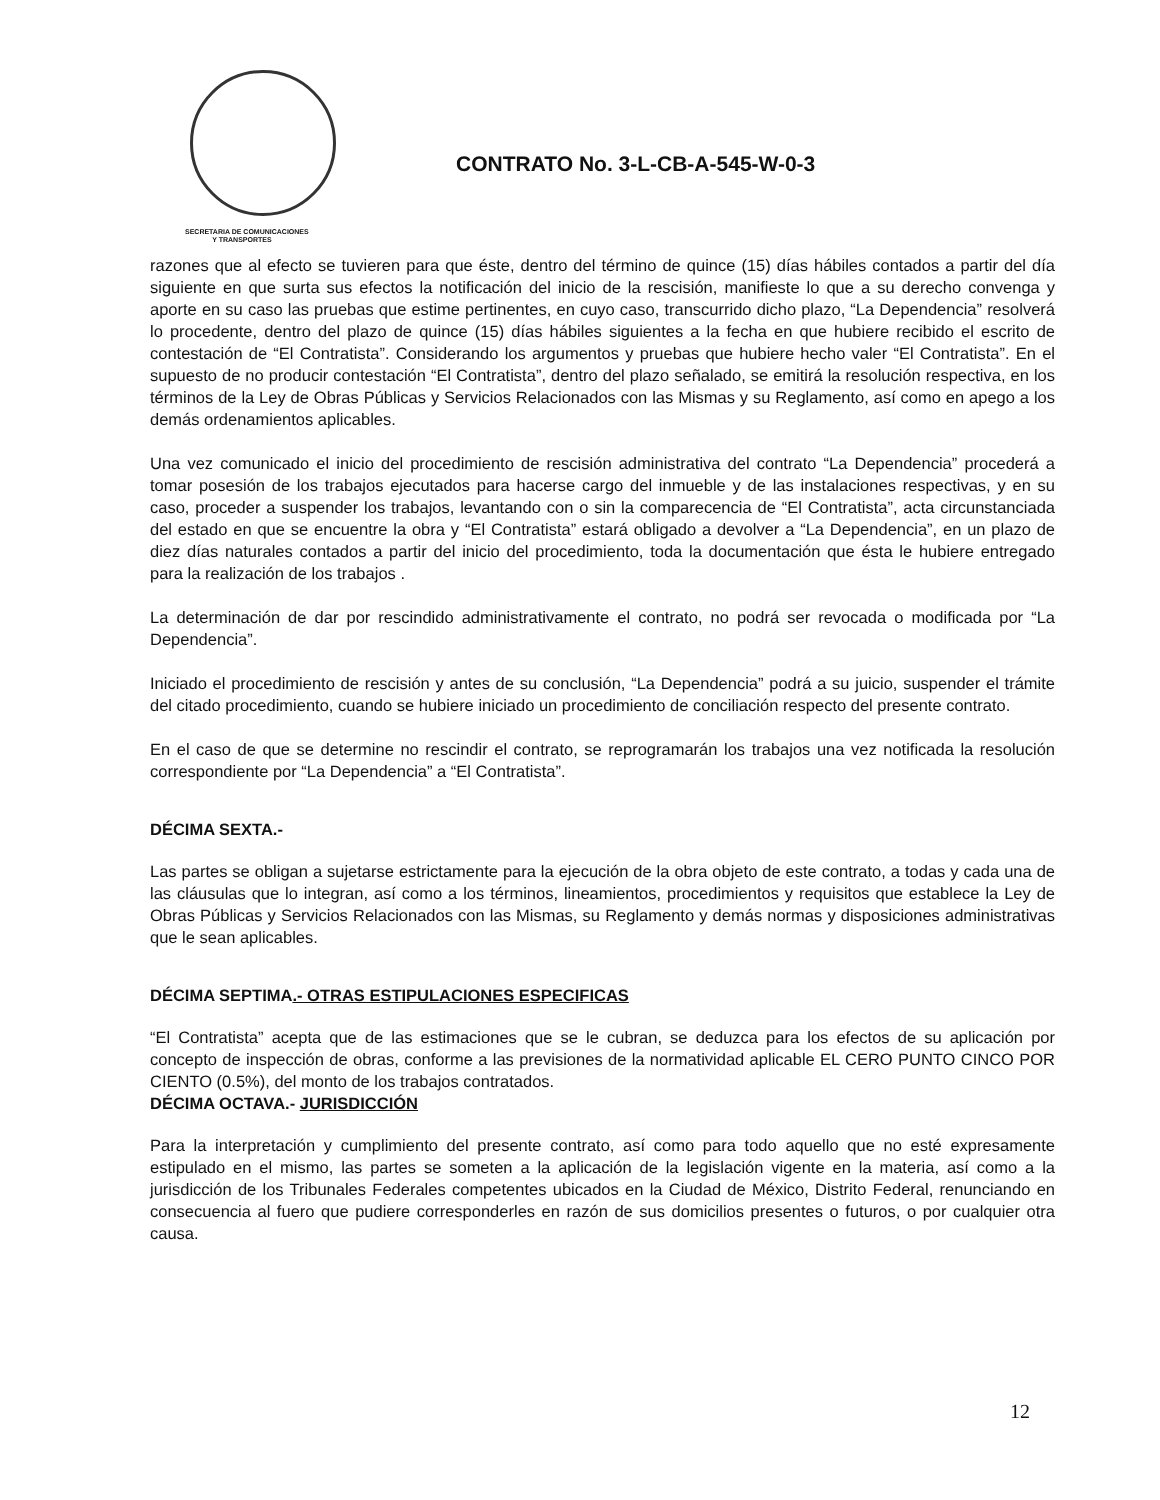CONTRATO No. 3-L-CB-A-545-W-0-3
SECRETARIA DE COMUNICACIONES
Y TRANSPORTES
razones que al efecto se tuvieren para que éste, dentro del término de quince (15) días hábiles contados a partir del día siguiente en que surta sus efectos la notificación del inicio de la rescisión, manifieste lo que a su derecho convenga y aporte en su caso las pruebas que estime pertinentes, en cuyo caso, transcurrido dicho plazo, “La Dependencia” resolverá lo procedente, dentro del plazo de quince (15) días hábiles siguientes a la fecha en que hubiere recibido el escrito de contestación de “El Contratista”. Considerando los argumentos y pruebas que hubiere hecho valer “El Contratista”. En el supuesto de no producir contestación “El Contratista”, dentro del plazo señalado, se emitirá la resolución respectiva, en los términos de la Ley de Obras Públicas y Servicios Relacionados con las Mismas y su Reglamento, así como en apego a los demás ordenamientos aplicables.
Una vez comunicado el inicio del procedimiento de rescisión administrativa del contrato “La Dependencia” procederá a tomar posesión de los trabajos ejecutados para hacerse cargo del inmueble y de las instalaciones respectivas, y en su caso, proceder a suspender los trabajos, levantando con o sin la comparecencia de “El Contratista”, acta circunstanciada del estado en que se encuentre la obra y “El Contratista” estará obligado a devolver a “La Dependencia”, en un plazo de diez días naturales contados a partir del inicio del procedimiento, toda la documentación que ésta le hubiere entregado para la realización de los trabajos .
La determinación de dar por rescindido administrativamente el contrato, no podrá ser revocada o modificada por “La Dependencia”.
Iniciado el procedimiento de rescisión y antes de su conclusión, “La Dependencia” podrá a su juicio, suspender el trámite del citado procedimiento, cuando se hubiere iniciado un procedimiento de conciliación respecto del presente contrato.
En el caso de que se determine no rescindir el contrato, se reprogramarán los trabajos una vez notificada la resolución correspondiente por “La Dependencia” a “El Contratista”.
DÉCIMA SEXTA.-
Las partes se obligan a sujetarse estrictamente para la ejecución de la obra objeto de este contrato, a todas y cada una de las cláusulas que lo integran, así como a los términos, lineamientos, procedimientos y requisitos que establece la Ley de Obras Públicas y Servicios Relacionados con las Mismas, su Reglamento y demás normas y disposiciones administrativas que le sean aplicables.
DÉCIMA SEPTIMA.- OTRAS ESTIPULACIONES ESPECIFICAS
“El Contratista” acepta que de las estimaciones que se le cubran, se deduzca para los efectos de su aplicación por concepto de inspección de obras, conforme a las previsiones de la normatividad aplicable EL CERO PUNTO CINCO POR CIENTO (0.5%), del monto de los trabajos contratados.
DÉCIMA OCTAVA.- JURISDICCIÓN
Para la interpretación y cumplimiento del presente contrato, así como para todo aquello que no esté expresamente estipulado en el mismo, las partes se someten a la aplicación de la legislación vigente en la materia, así como a la jurisdicción de los Tribunales Federales competentes ubicados en la Ciudad de México, Distrito Federal, renunciando en consecuencia al fuero que pudiere corresponderles en razón de sus domicilios presentes o futuros, o por cualquier otra causa.
12